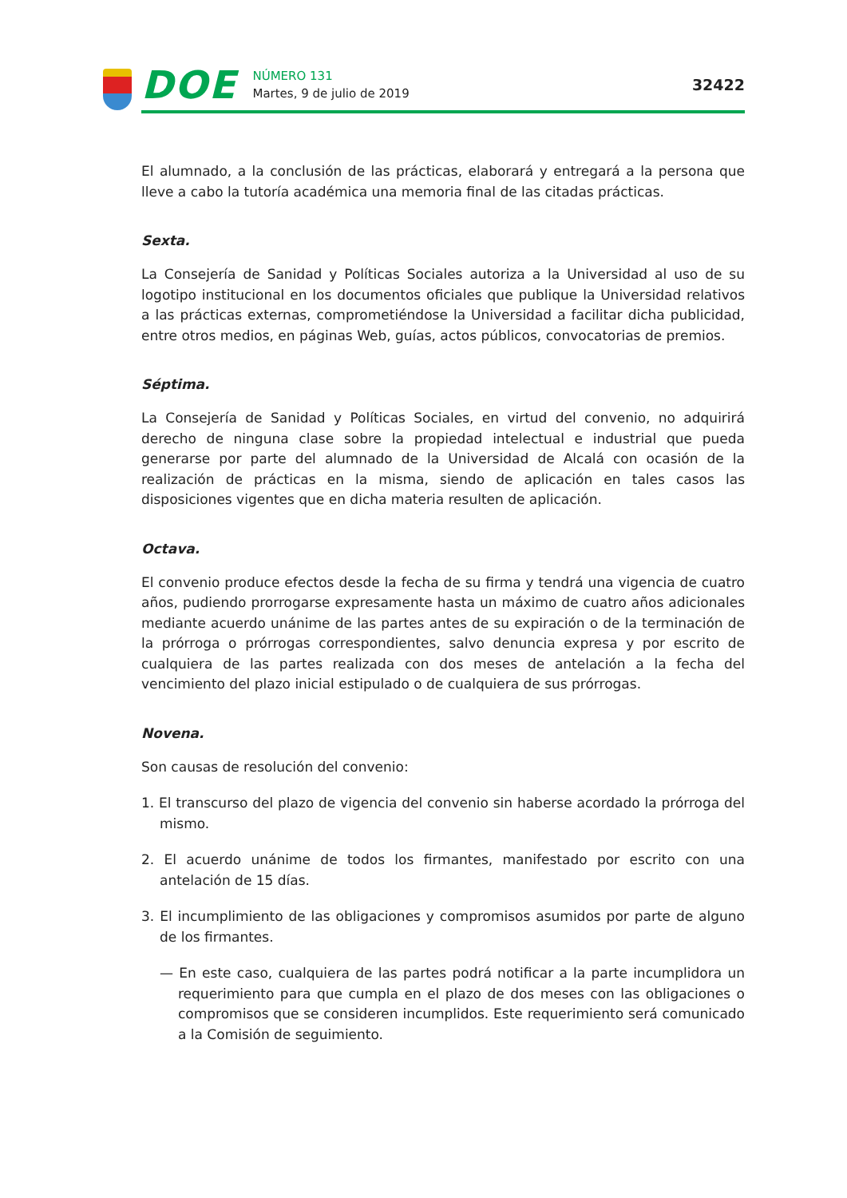DOE
NÚMERO 131
Martes, 9 de julio de 2019
32422
El alumnado, a la conclusión de las prácticas, elaborará y entregará a la persona que lleve a cabo la tutoría académica una memoria final de las citadas prácticas.
Sexta.
La Consejería de Sanidad y Políticas Sociales autoriza a la Universidad al uso de su logotipo institucional en los documentos oficiales que publique la Universidad relativos a las prácticas externas, comprometiéndose la Universidad a facilitar dicha publicidad, entre otros medios, en páginas Web, guías, actos públicos, convocatorias de premios.
Séptima.
La Consejería de Sanidad y Políticas Sociales, en virtud del convenio, no adquirirá derecho de ninguna clase sobre la propiedad intelectual e industrial que pueda generarse por parte del alumnado de la Universidad de Alcalá con ocasión de la realización de prácticas en la misma, siendo de aplicación en tales casos las disposiciones vigentes que en dicha materia resulten de aplicación.
Octava.
El convenio produce efectos desde la fecha de su firma y tendrá una vigencia de cuatro años, pudiendo prorrogarse expresamente hasta un máximo de cuatro años adicionales mediante acuerdo unánime de las partes antes de su expiración o de la terminación de la prórroga o prórrogas correspondientes, salvo denuncia expresa y por escrito de cualquiera de las partes realizada con dos meses de antelación a la fecha del vencimiento del plazo inicial estipulado o de cualquiera de sus prórrogas.
Novena.
Son causas de resolución del convenio:
1. El transcurso del plazo de vigencia del convenio sin haberse acordado la prórroga del mismo.
2. El acuerdo unánime de todos los firmantes, manifestado por escrito con una antelación de 15 días.
3. El incumplimiento de las obligaciones y compromisos asumidos por parte de alguno de los firmantes.
— En este caso, cualquiera de las partes podrá notificar a la parte incumplidora un requerimiento para que cumpla en el plazo de dos meses con las obligaciones o compromisos que se consideren incumplidos. Este requerimiento será comunicado a la Comisión de seguimiento.